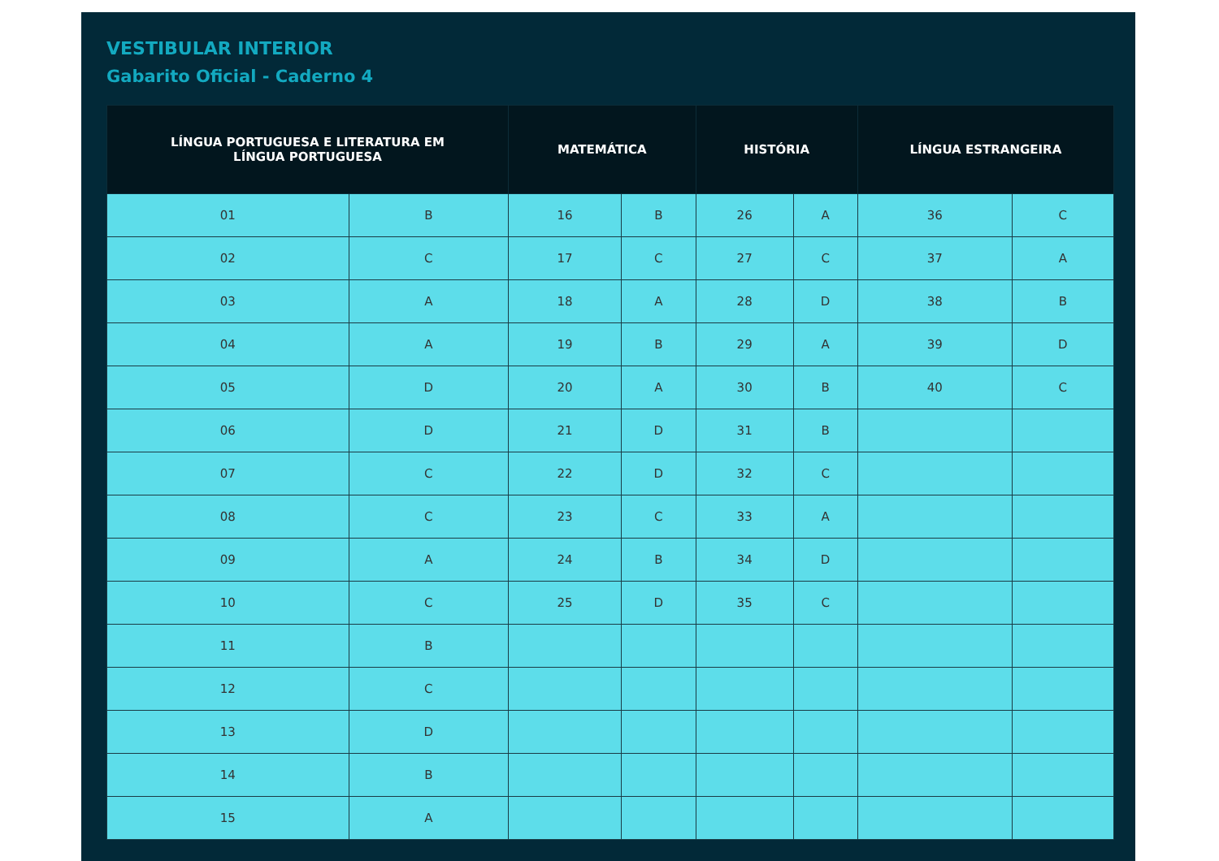VESTIBULAR INTERIOR
Gabarito Oficial - Caderno 4
| LÍNGUA PORTUGUESA E LITERATURA EM LÍNGUA PORTUGUESA | | MATEMÁTICA | | HISTÓRIA | | LÍNGUA ESTRANGEIRA | |
| --- | --- | --- | --- | --- | --- | --- | --- |
| 01 | B | 16 | B | 26 | A | 36 | C |
| 02 | C | 17 | C | 27 | C | 37 | A |
| 03 | A | 18 | A | 28 | D | 38 | B |
| 04 | A | 19 | B | 29 | A | 39 | D |
| 05 | D | 20 | A | 30 | B | 40 | C |
| 06 | D | 21 | D | 31 | B | | |
| 07 | C | 22 | D | 32 | C | | |
| 08 | C | 23 | C | 33 | A | | |
| 09 | A | 24 | B | 34 | D | | |
| 10 | C | 25 | D | 35 | C | | |
| 11 | B | | | | | | |
| 12 | C | | | | | | |
| 13 | D | | | | | | |
| 14 | B | | | | | | |
| 15 | A | | | | | | |